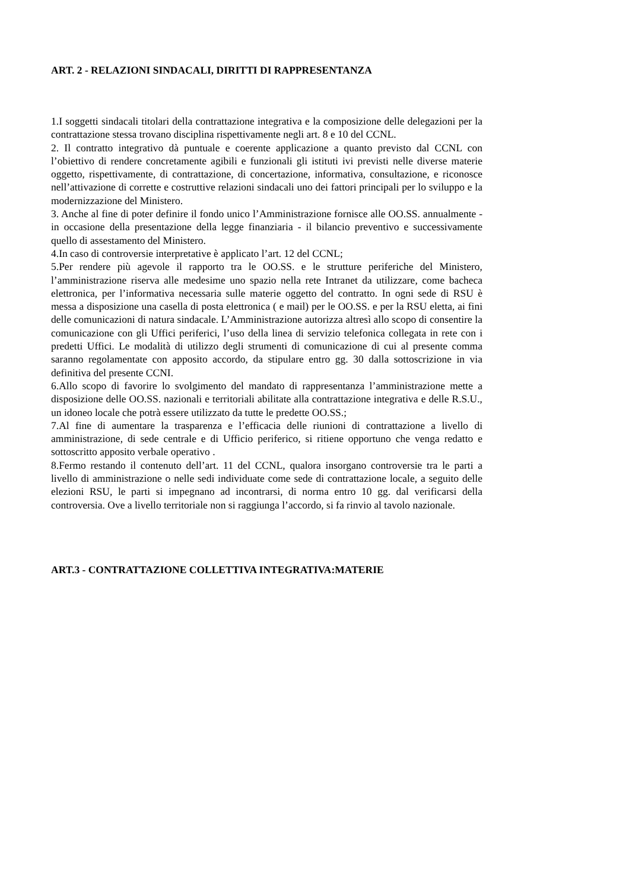ART. 2 - RELAZIONI SINDACALI, DIRITTI DI RAPPRESENTANZA
1.I soggetti sindacali titolari della contrattazione integrativa e la composizione delle delegazioni per la contrattazione stessa trovano disciplina rispettivamente negli art. 8 e 10 del CCNL.
2. Il contratto integrativo dà puntuale e coerente applicazione a quanto previsto dal CCNL con l’obiettivo di rendere concretamente agibili e funzionali gli istituti ivi previsti nelle diverse materie oggetto, rispettivamente, di contrattazione, di concertazione, informativa, consultazione, e riconosce nell’attivazione di corrette e costruttive relazioni sindacali uno dei fattori principali per lo sviluppo e la modernizzazione del Ministero.
3. Anche al fine di poter definire il fondo unico l’Amministrazione fornisce alle OO.SS. annualmente - in occasione della presentazione della legge finanziaria - il bilancio preventivo e successivamente quello di assestamento del Ministero.
4.In caso di controversie interpretative è applicato l’art. 12 del CCNL;
5.Per rendere più agevole il rapporto tra le OO.SS. e le strutture periferiche del Ministero, l’amministrazione riserva alle medesime uno spazio nella rete Intranet da utilizzare, come bacheca elettronica, per l’informativa necessaria sulle materie oggetto del contratto. In ogni sede di RSU è messa a disposizione una casella di posta elettronica ( e mail) per le OO.SS. e per la RSU eletta, ai fini delle comunicazioni di natura sindacale. L’Amministrazione autorizza altresì allo scopo di consentire la comunicazione con gli Uffici periferici, l’uso della linea di servizio telefonica collegata in rete con i predetti Uffici. Le modalità di utilizzo degli strumenti di comunicazione di cui al presente comma saranno regolamentate con apposito accordo, da stipulare entro gg. 30 dalla sottoscrizione in via definitiva del presente CCNI.
6.Allo scopo di favorire lo svolgimento del mandato di rappresentanza l’amministrazione mette a disposizione delle OO.SS. nazionali e territoriali abilitate alla contrattazione integrativa e delle R.S.U., un idoneo locale che potrà essere utilizzato da tutte le predette OO.SS.;
7.Al fine di aumentare la trasparenza e l’efficacia delle riunioni di contrattazione a livello di amministrazione, di sede centrale e di Ufficio periferico, si ritiene opportuno che venga redatto e sottoscritto apposito verbale operativo .
8.Fermo restando il contenuto dell’art. 11 del CCNL, qualora insorgano controversie tra le parti a livello di amministrazione o nelle sedi individuate come sede di contrattazione locale, a seguito delle elezioni RSU, le parti si impegnano ad incontrarsi, di norma entro 10 gg. dal verificarsi della controversia. Ove a livello territoriale non si raggiunga l’accordo, si fa rinvio al tavolo nazionale.
ART.3 - CONTRATTAZIONE COLLETTIVA INTEGRATIVA:MATERIE